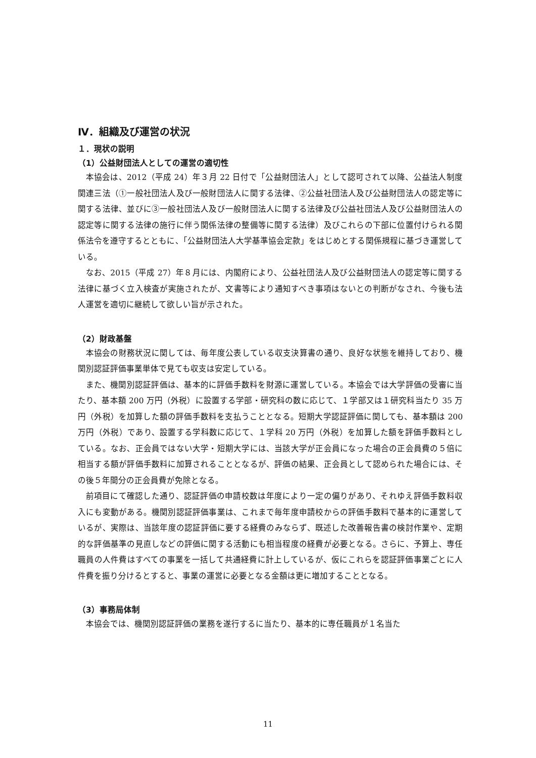Ⅳ．組織及び運営の状況
１．現状の説明
（1）公益財団法人としての運営の適切性
本協会は、2012（平成 24）年３月 22 日付で「公益財団法人」として認可されて以降、公益法人制度関連三法（①一般社団法人及び一般財団法人に関する法律、②公益社団法人及び公益財団法人の認定等に関する法律、並びに③一般社団法人及び一般財団法人に関する法律及び公益社団法人及び公益財団法人の認定等に関する法律の施行に伴う関係法律の整備等に関する法律）及びこれらの下部に位置付けられる関係法令を遵守するとともに、「公益財団法人大学基準協会定款」をはじめとする関係規程に基づき運営している。
なお、2015（平成 27）年８月には、内閣府により、公益社団法人及び公益財団法人の認定等に関する法律に基づく立入検査が実施されたが、文書等により通知すべき事項はないとの判断がなされ、今後も法人運営を適切に継続して欲しい旨が示された。
（2）財政基盤
本協会の財務状況に関しては、毎年度公表している収支決算書の通り、良好な状態を維持しており、機関別認証評価事業単体で見ても収支は安定している。
また、機関別認証評価は、基本的に評価手数料を財源に運営している。本協会では大学評価の受審に当たり、基本額 200 万円（外税）に設置する学部・研究科の数に応じて、１学部又は１研究科当たり 35 万円（外税）を加算した額の評価手数料を支払うこととなる。短期大学認証評価に関しても、基本額は 200 万円（外税）であり、設置する学科数に応じて、１学科 20 万円（外税）を加算した額を評価手数料としている。なお、正会員ではない大学・短期大学には、当該大学が正会員になった場合の正会員費の５倍に相当する額が評価手数料に加算されることとなるが、評価の結果、正会員として認められた場合には、その後５年間分の正会員費が免除となる。
前項目にて確認した通り、認証評価の申請校数は年度により一定の偏りがあり、それゆえ評価手数料収入にも変動がある。機関別認証評価事業は、これまで毎年度申請校からの評価手数料で基本的に運営しているが、実際は、当該年度の認証評価に要する経費のみならず、既述した改善報告書の検討作業や、定期的な評価基準の見直しなどの評価に関する活動にも相当程度の経費が必要となる。さらに、予算上、専任職員の人件費はすべての事業を一括して共通経費に計上しているが、仮にこれらを認証評価事業ごとに人件費を振り分けるとすると、事業の運営に必要となる金額は更に増加することとなる。
（3）事務局体制
本協会では、機関別認証評価の業務を遂行するに当たり、基本的に専任職員が１名当た
11